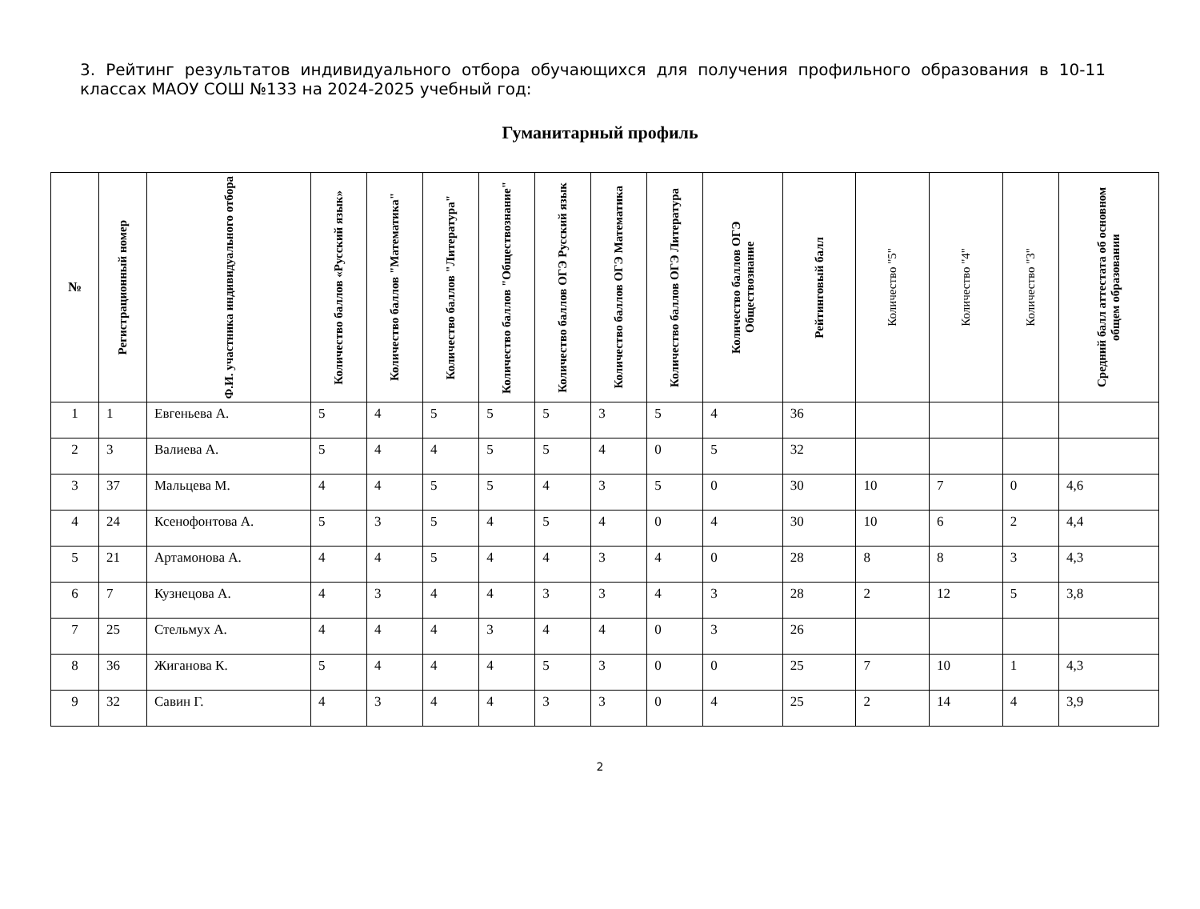3. Рейтинг результатов индивидуального отбора обучающихся для получения профильного образования в 10-11 классах МАОУ СОШ №133 на 2024-2025 учебный год:
Гуманитарный профиль
| № | Регистрационный номер | Ф.И. участника индивидуального отбора | Количество баллов «Русский язык» | Количество баллов "Математика" | Количество баллов "Литература" | Количество баллов "Обществознание" | Количество баллов ОГЭ Русский язык | Количество баллов ОГЭ Математика | Количество баллов ОГЭ Литература | Количество баллов ОГЭ Обществознание | Рейтинговый балл | Количество "5" | Количество "4" | Количество "3" | Средний балл аттестата об основном общем образовании |
| --- | --- | --- | --- | --- | --- | --- | --- | --- | --- | --- | --- | --- | --- | --- | --- |
| 1 | 1 | Евгеньева А. | 5 | 4 | 5 | 5 | 5 | 3 | 5 | 4 | 36 | | | | |
| 2 | 3 | Валиева А. | 5 | 4 | 4 | 5 | 5 | 4 | 0 | 5 | 32 | | | | |
| 3 | 37 | Мальцева М. | 4 | 4 | 5 | 5 | 4 | 3 | 5 | 0 | 30 | 10 | 7 | 0 | 4,6 |
| 4 | 24 | Ксенофонтова А. | 5 | 3 | 5 | 4 | 5 | 4 | 0 | 4 | 30 | 10 | 6 | 2 | 4,4 |
| 5 | 21 | Артамонова А. | 4 | 4 | 5 | 4 | 4 | 3 | 4 | 0 | 28 | 8 | 8 | 3 | 4,3 |
| 6 | 7 | Кузнецова А. | 4 | 3 | 4 | 4 | 3 | 3 | 4 | 3 | 28 | 2 | 12 | 5 | 3,8 |
| 7 | 25 | Стельмух А. | 4 | 4 | 4 | 3 | 4 | 4 | 0 | 3 | 26 | | | | |
| 8 | 36 | Жиганова К. | 5 | 4 | 4 | 4 | 5 | 3 | 0 | 0 | 25 | 7 | 10 | 1 | 4,3 |
| 9 | 32 | Савин Г. | 4 | 3 | 4 | 4 | 3 | 3 | 0 | 4 | 25 | 2 | 14 | 4 | 3,9 |
2